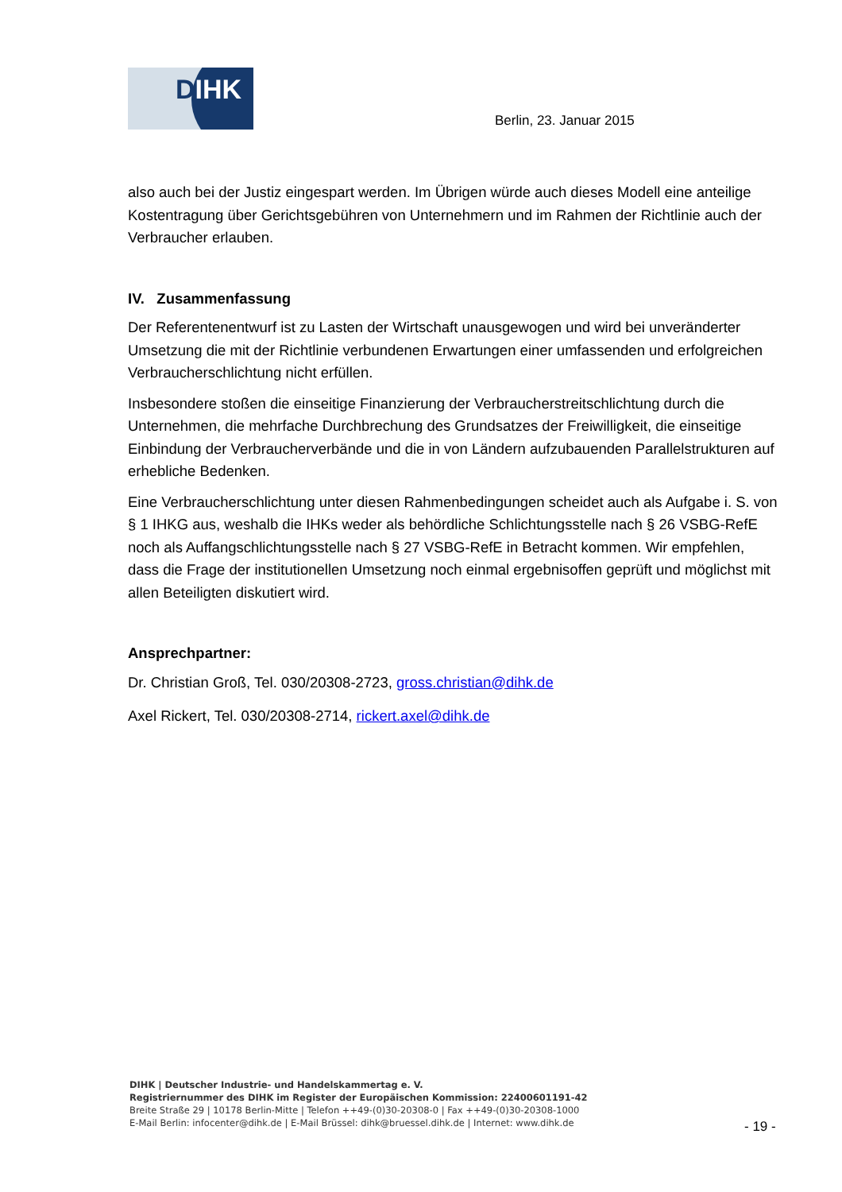DIHK
Berlin, 23. Januar 2015
also auch bei der Justiz eingespart werden. Im Übrigen würde auch dieses Modell eine anteilige Kostentragung über Gerichtsgebühren von Unternehmern und im Rahmen der Richtlinie auch der Verbraucher erlauben.
IV. Zusammenfassung
Der Referentenentwurf ist zu Lasten der Wirtschaft unausgewogen und wird bei unveränderter Umsetzung die mit der Richtlinie verbundenen Erwartungen einer umfassenden und erfolgreichen Verbraucherschlichtung nicht erfüllen.
Insbesondere stoßen die einseitige Finanzierung der Verbraucherstreitschlichtung durch die Unternehmen, die mehrfache Durchbrechung des Grundsatzes der Freiwilligkeit, die einseitige Einbindung der Verbraucherverbände und die in von Ländern aufzubauenden Parallelstrukturen auf erhebliche Bedenken.
Eine Verbraucherschlichtung unter diesen Rahmenbedingungen scheidet auch als Aufgabe i. S. von § 1 IHKG aus, weshalb die IHKs weder als behördliche Schlichtungsstelle nach § 26 VSBG-RefE noch als Auffangschlichtungsstelle nach § 27 VSBG-RefE in Betracht kommen. Wir empfehlen, dass die Frage der institutionellen Umsetzung noch einmal ergebnisoffen geprüft und möglichst mit allen Beteiligten diskutiert wird.
Ansprechpartner:
Dr. Christian Groß, Tel. 030/20308-2723, gross.christian@dihk.de
Axel Rickert, Tel. 030/20308-2714, rickert.axel@dihk.de
DIHK | Deutscher Industrie- und Handelskammertag e. V.
Registriernummer des DIHK im Register der Europäischen Kommission: 22400601191-42
Breite Straße 29 | 10178 Berlin-Mitte | Telefon ++49-(0)30-20308-0 | Fax ++49-(0)30-20308-1000
E-Mail Berlin: infocenter@dihk.de | E-Mail Brüssel: dihk@bruessel.dihk.de | Internet: www.dihk.de
- 19 -